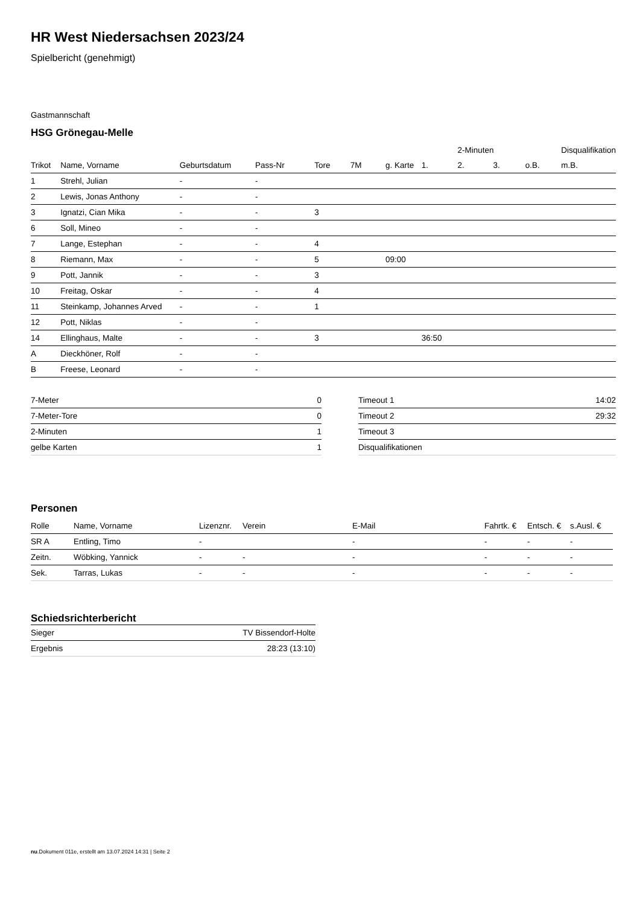HR West Niedersachsen 2023/24
Spielbericht (genehmigt)
Gastmannschaft
HSG Grönegau-Melle
| | | | | | | | | 2-Minuten | | | Disqualifikation |
| --- | --- | --- | --- | --- | --- | --- | --- | --- | --- | --- | --- |
| Trikot | Name, Vorname | Geburtsdatum | Pass-Nr | Tore | 7M | g. Karte | 1. | 2. | 3. | o.B. | m.B. |
| 1 | Strehl, Julian | - | - | | | | | | | | |
| 2 | Lewis, Jonas Anthony | - | - | | | | | | | | |
| 3 | Ignatzi, Cian Mika | - | - | 3 | | | | | | | |
| 6 | Soll, Mineo | - | - | | | | | | | | |
| 7 | Lange, Estephan | - | - | 4 | | | | | | | |
| 8 | Riemann, Max | - | - | 5 | | 09:00 | | | | | |
| 9 | Pott, Jannik | - | - | 3 | | | | | | | |
| 10 | Freitag, Oskar | - | - | 4 | | | | | | | |
| 11 | Steinkamp, Johannes Arved | - | - | 1 | | | | | | | |
| 12 | Pott, Niklas | - | - | | | | | | | | |
| 14 | Ellinghaus, Malte | - | - | 3 | | | 36:50 | | | | |
| A | Dieckhöner, Rolf | - | - | | | | | | | | |
| B | Freese, Leonard | - | - | | | | | | | | |
| 7-Meter | 0 |
| 7-Meter-Tore | 0 |
| 2-Minuten | 1 |
| gelbe Karten | 1 |
| Timeout 1 | 14:02 |
| Timeout 2 | 29:32 |
| Timeout 3 | |
| Disqualifikationen | |
Personen
| Rolle | Name, Vorname | Lizenznr. | Verein | E-Mail | Fahrtk. € | Entsch. € | s.Ausl. € |
| --- | --- | --- | --- | --- | --- | --- | --- |
| SR A | Entling, Timo | - | | - | - | - | - |
| Zeitn. | Wöbking, Yannick | - | - | - | - | - | - |
| Sek. | Tarras, Lukas | - | - | - | - | - | - |
Schiedsrichterbericht
| Sieger | TV Bissendorf-Holte |
| Ergebnis | 28:23 (13:10) |
nu.Dokument 011e, erstellt am 13.07.2024 14:31 | Seite 2